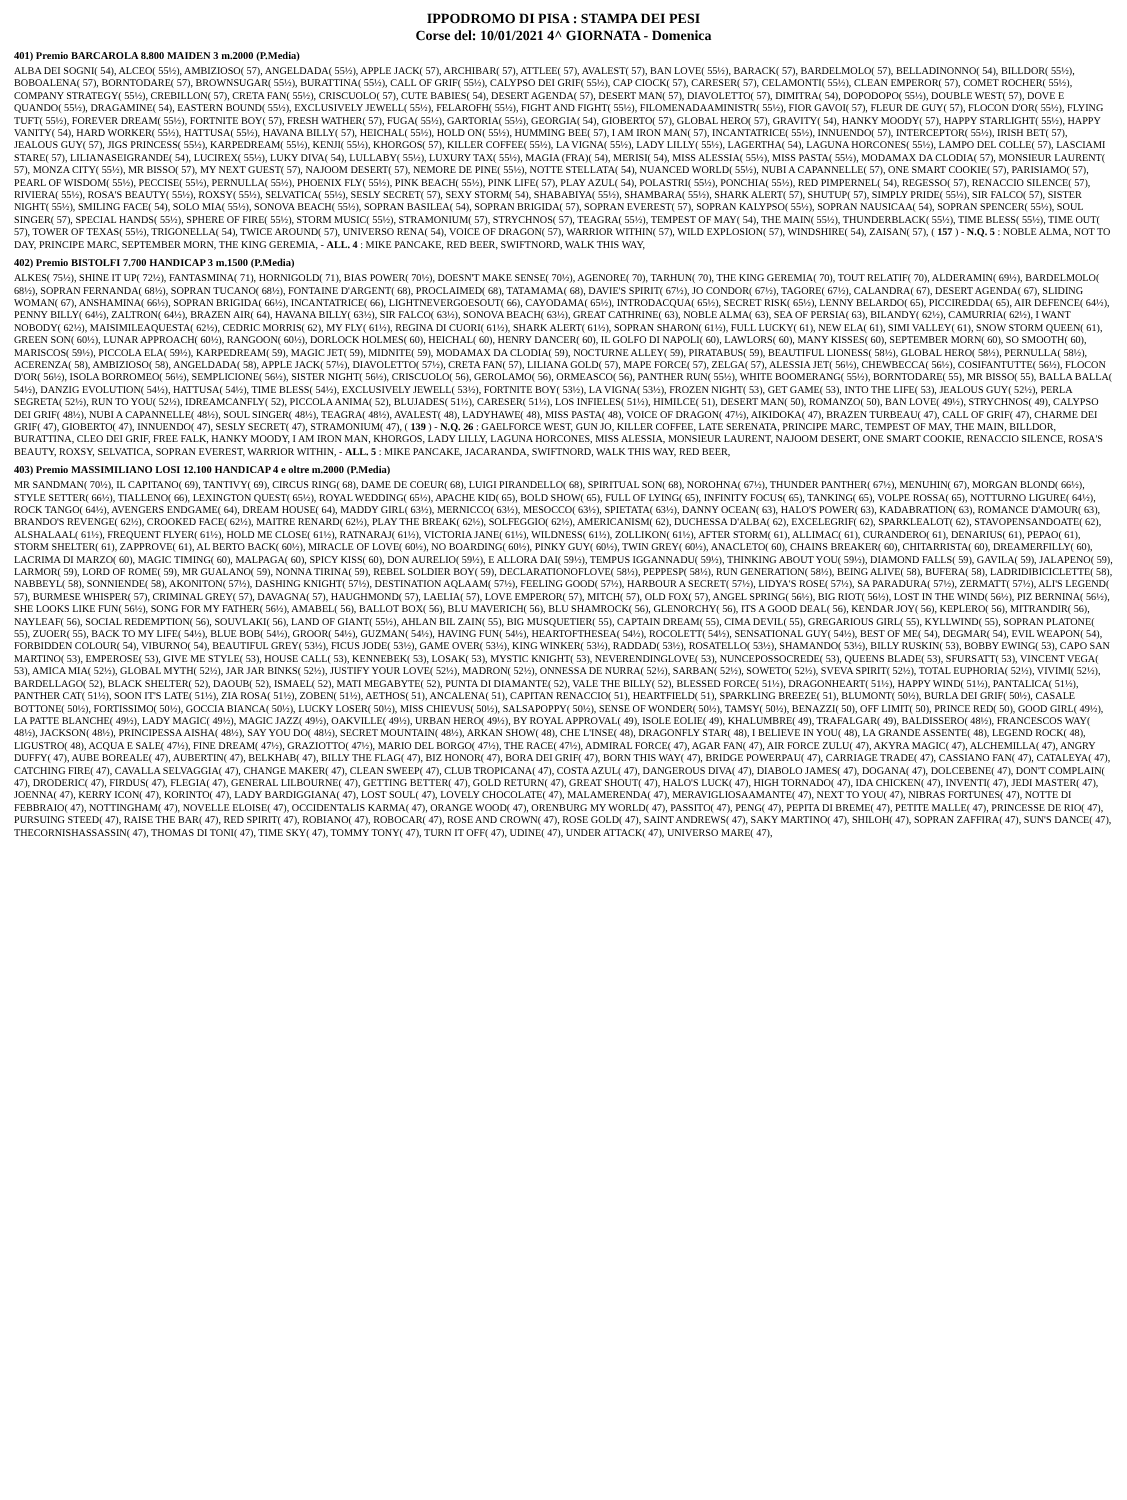IPPODROMO DI PISA : STAMPA DEI PESI
Corse del: 10/01/2021 4^ GIORNATA - Domenica
401) Premio BARCAROLA 8.800 MAIDEN 3 m.2000 (P.Media)
ALBA DEI SOGNI( 54), ALCEO( 55½), AMBIZIOSO( 57), ANGELDADA( 55½), APPLE JACK( 57), ARCHIBAR( 57), ATTLEE( 57), AVALEST( 57), BAN LOVE( 55½), BARACK( 57), BARDELMOLO( 57), BELLADINONNO( 54), BILLDOR( 55½), BOBOALENA( 57), BORNTODARE( 57), BROWNSUGAR( 55½), BURATTINA( 55½), CALL OF GRIF( 55½), CALYPSO DEI GRIF( 55½), CAP CIOCK( 57), CARESER( 57), CELAMONTI( 55½), CLEAN EMPEROR( 57), COMET ROCHER( 55½), COMPANY STRATEGY( 55½), CREBILLON( 57), CRETA FAN( 55½), CRISCUOLO( 57), CUTE BABIES( 54), DESERT AGENDA( 57), DESERT MAN( 57), DIAVOLETTO( 57), DIMITRA( 54), DOPODOPO( 55½), DOUBLE WEST( 57), DOVE E QUANDO( 55½), DRAGAMINE( 54), EASTERN BOUND( 55½), EXCLUSIVELY JEWELL( 55½), FELAROFH( 55½), FIGHT AND FIGHT( 55½), FILOMENADAAMINISTR( 55½), FIOR GAVOI( 57), FLEUR DE GUY( 57), FLOCON D'OR( 55½), FLYING TUFT( 55½), FOREVER DREAM( 55½), FORTNITE BOY( 57), FRESH WATHER( 57), FUGA( 55½), GARTORIA( 55½), GEORGIA( 54), GIOBERTO( 57), GLOBAL HERO( 57), GRAVITY( 54), HANKY MOODY( 57), HAPPY STARLIGHT( 55½), HAPPY VANITY( 54), HARD WORKER( 55½), HATTUSA( 55½), HAVANA BILLY( 57), HEICHAL( 55½), HOLD ON( 55½), HUMMING BEE( 57), I AM IRON MAN( 57), INCANTATRICE( 55½), INNUENDO( 57), INTERCEPTOR( 55½), IRISH BET( 57), JEALOUS GUY( 57), JIGS PRINCESS( 55½), KARPEDREAM( 55½), KENJI( 55½), KHORGOS( 57), KILLER COFFEE( 55½), LA VIGNA( 55½), LADY LILLY( 55½), LAGERTHA( 54), LAGUNA HORCONES( 55½), LAMPO DEL COLLE( 57), LASCIAMI STARE( 57), LILIANASEIGRANDE( 54), LUCIREX( 55½), LUKY DIVA( 54), LULLABY( 55½), LUXURY TAX( 55½), MAGIA (FRA)( 54), MERISI( 54), MISS ALESSIA( 55½), MISS PASTA( 55½), MODAMAX DA CLODIA( 57), MONSIEUR LAURENT( 57), MONZA CITY( 55½), MR BISSO( 57), MY NEXT GUEST( 57), NAJOOM DESERT( 57), NEMORE DE PINE( 55½), NOTTE STELLATA( 54), NUANCED WORLD( 55½), NUBI A CAPANNELLE( 57), ONE SMART COOKIE( 57), PARISIAMO( 57), PEARL OF WISDOM( 55½), PECCISE( 55½), PERNULLA( 55½), PHOENIX FLY( 55½), PINK BEACH( 55½), PINK LIFE( 57), PLAY AZUL( 54), POLASTRI( 55½), PONCHIA( 55½), RED PIMPERNEL( 54), REGESSO( 57), RENACCIO SILENCE( 57), RIVIERA( 55½), ROSA'S BEAUTY( 55½), ROXSY( 55½), SELVATICA( 55½), SESLY SECRET( 57), SEXY STORM( 54), SHABABIYA( 55½), SHAMBARA( 55½), SHARK ALERT( 57), SHUTUP( 57), SIMPLY PRIDE( 55½), SIR FALCO( 57), SISTER NIGHT( 55½), SMILING FACE( 54), SOLO MIA( 55½), SONOVA BEACH( 55½), SOPRAN BASILEA( 54), SOPRAN BRIGIDA( 57), SOPRAN EVEREST( 57), SOPRAN KALYPSO( 55½), SOPRAN NAUSICAA( 54), SOPRAN SPENCER( 55½), SOUL SINGER( 57), SPECIAL HANDS( 55½), SPHERE OF FIRE( 55½), STORM MUSIC( 55½), STRAMONIUM( 57), STRYCHNOS( 57), TEAGRA( 55½), TEMPEST OF MAY( 54), THE MAIN( 55½), THUNDERBLACK( 55½), TIME BLESS( 55½), TIME OUT( 57), TOWER OF TEXAS( 55½), TRIGONELLA( 54), TWICE AROUND( 57), UNIVERSO RENA( 54), VOICE OF DRAGON( 57), WARRIOR WITHIN( 57), WILD EXPLOSION( 57), WINDSHIRE( 54), ZAISAN( 57), ( 157 ) - N.Q. 5 : NOBLE ALMA, NOT TO DAY, PRINCIPE MARC, SEPTEMBER MORN, THE KING GEREMIA, - ALL. 4 : MIKE PANCAKE, RED BEER, SWIFTNORD, WALK THIS WAY,
402) Premio BISTOLFI 7.700 HANDICAP 3 m.1500 (P.Media)
ALKES( 75½), SHINE IT UP( 72½), FANTASMINA( 71), HORNIGOLD( 71), BIAS POWER( 70½), DOESN'T MAKE SENSE( 70½), AGENORE( 70), TARHUN( 70), THE KING GEREMIA( 70), TOUT RELATIF( 70), ALDERAMIN( 69½), BARDELMOLO( 68½), SOPRAN FERNANDA( 68½), SOPRAN TUCANO( 68½), FONTAINE D'ARGENT( 68), PROCLAIMED( 68), TATAMAMA( 68), DAVIE'S SPIRIT( 67½), JO CONDOR( 67½), TAGORE( 67½), CALANDRA( 67), DESERT AGENDA( 67), SLIDING WOMAN( 67), ANSHAMINA( 66½), SOPRAN BRIGIDA( 66½), INCANTATRICE( 66), LIGHTNEVERGOESOUT( 66), CAYODAMA( 65½), INTRODACQUA( 65½), SECRET RISK( 65½), LENNY BELARDO( 65), PICCIREDDA( 65), AIR DEFENCE( 64½), PENNY BILLY( 64½), ZALTRON( 64½), BRAZEN AIR( 64), HAVANA BILLY( 63½), SIR FALCO( 63½), SONOVA BEACH( 63½), GREAT CATHRINE( 63), NOBLE ALMA( 63), SEA OF PERSIA( 63), BILANDY( 62½), CAMURRIA( 62½), I WANT NOBODY( 62½), MAISIMILEAQUESTA( 62½), CEDRIC MORRIS( 62), MY FLY( 61½), REGINA DI CUORI( 61½), SHARK ALERT( 61½), SOPRAN SHARON( 61½), FULL LUCKY( 61), NEW ELA( 61), SIMI VALLEY( 61), SNOW STORM QUEEN( 61), GREEN SON( 60½), LUNAR APPROACH( 60½), RANGOON( 60½), DORLOCK HOLMES( 60), HEICHAL( 60), HENRY DANCER( 60), IL GOLFO DI NAPOLI( 60), LAWLORS( 60), MANY KISSES( 60), SEPTEMBER MORN( 60), SO SMOOTH( 60), MARISCOS( 59½), PICCOLA ELA( 59½), KARPEDREAM( 59), MAGIC JET( 59), MIDNITE( 59), MODAMAX DA CLODIA( 59), NOCTURNE ALLEY( 59), PIRATABUS( 59), BEAUTIFUL LIONESS( 58½), GLOBAL HERO( 58½), PERNULLA( 58½), ACERENZA( 58), AMBIZIOSO( 58), ANGELDADA( 58), APPLE JACK( 57½), DIAVOLETTO( 57½), CRETA FAN( 57), LILIANA GOLD( 57), MAPE FORCE( 57), ZELGA( 57), ALESSIA JET( 56½), CHEWBECCA( 56½), COSIFANTUTTE( 56½), FLOCON D'OR( 56½), ISOLA BORROMEO( 56½), SEMPLICIONE( 56½), SISTER NIGHT( 56½), CRISCUOLO( 56), GEROLAMO( 56), ORMEASCO( 56), PANTHER RUN( 55½), WHITE BOOMERANG( 55½), BORNTODARE( 55), MR BISSO( 55), BALLA BALLA( 54½), DANZIG EVOLUTION( 54½), HATTUSA( 54½), TIME BLESS( 54½), EXCLUSIVELY JEWELL( 53½), FORTNITE BOY( 53½), LA VIGNA( 53½), FROZEN NIGHT( 53), GET GAME( 53), INTO THE LIFE( 53), JEALOUS GUY( 52½), PERLA SEGRETA( 52½), RUN TO YOU( 52½), IDREAMCANFLY( 52), PICCOLA ANIMA( 52), BLUJADES( 51½), CARESER( 51½), LOS INFIELES( 51½), HIMILCE( 51), DESERT MAN( 50), ROMANZO( 50), BAN LOVE( 49½), STRYCHNOS( 49), CALYPSO DEI GRIF( 48½), NUBI A CAPANNELLE( 48½), SOUL SINGER( 48½), TEAGRA( 48½), AVALEST( 48), LADYHAWE( 48), MISS PASTA( 48), VOICE OF DRAGON( 47½), AIKIDOKA( 47), BRAZEN TURBEAU( 47), CALL OF GRIF( 47), CHARME DEI GRIF( 47), GIOBERTO( 47), INNUENDO( 47), SESLY SECRET( 47), STRAMONIUM( 47), ( 139 ) - N.Q. 26 : GAELFORCE WEST, GUN JO, KILLER COFFEE, LATE SERENATA, PRINCIPE MARC, TEMPEST OF MAY, THE MAIN, BILLDOR, BURATTINA, CLEO DEI GRIF, FREE FALK, HANKY MOODY, I AM IRON MAN, KHORGOS, LADY LILLY, LAGUNA HORCONES, MISS ALESSIA, MONSIEUR LAURENT, NAJOOM DESERT, ONE SMART COOKIE, RENACCIO SILENCE, ROSA'S BEAUTY, ROXSY, SELVATICA, SOPRAN EVEREST, WARRIOR WITHIN, - ALL. 5 : MIKE PANCAKE, JACARANDA, SWIFTNORD, WALK THIS WAY, RED BEER,
403) Premio MASSIMILIANO LOSI 12.100 HANDICAP 4 e oltre m.2000 (P.Media)
MR SANDMAN( 70½), IL CAPITANO( 69), TANTIVY( 69), CIRCUS RING( 68), DAME DE COEUR( 68), LUIGI PIRANDELLO( 68), SPIRITUAL SON( 68), NOROHNA( 67½), THUNDER PANTHER( 67½), MENUHIN( 67), MORGAN BLOND( 66½), STYLE SETTER( 66½), TIALLENO( 66), LEXINGTON QUEST( 65½), ROYAL WEDDING( 65½), APACHE KID( 65), BOLD SHOW( 65), FULL OF LYING( 65), INFINITY FOCUS( 65), TANKING( 65), VOLPE ROSSA( 65), NOTTURNO LIGURE( 64½), ROCK TANGO( 64½), AVENGERS ENDGAME( 64), DREAM HOUSE( 64), MADDY GIRL( 63½), MERNICCO( 63½), MESOCCO( 63½), SPIETATA( 63½), DANNY OCEAN( 63), HALO'S POWER( 63), KADABRATION( 63), ROMANCE D'AMOUR( 63), BRANDO'S REVENGE( 62½), CROOKED FACE( 62½), MAITRE RENARD( 62½), PLAY THE BREAK( 62½), SOLFEGGIO( 62½), AMERICANISM( 62), DUCHESSA D'ALBA( 62), EXCELEGRIF( 62), SPARKLEALOT( 62), STAVOPENSANDOATE( 62), ALSHALAAL( 61½), FREQUENT FLYER( 61½), HOLD ME CLOSE( 61½), RATNARAJ( 61½), VICTORIA JANE( 61½), WILDNESS( 61½), ZOLLIKON( 61½), AFTER STORM( 61), ALLIMAC( 61), CURANDERO( 61), DENARIUS( 61), PEPAO( 61), STORM SHELTER( 61), ZAPPROVE( 61), AL BERTO BACK( 60½), MIRACLE OF LOVE( 60½), NO BOARDING( 60½), PINKY GUY( 60½), TWIN GREY( 60½), ANACLETO( 60), CHAINS BREAKER( 60), CHITARRISTA( 60), DREAMERFILLY( 60), LACRIMA DI MARZO( 60), MAGIC TIMING( 60), MALPAGA( 60), SPICY KISS( 60), DON AURELIO( 59½), E ALLORA DAI( 59½), TEMPUS IGGANNADU( 59½), THINKING ABOUT YOU( 59½), DIAMOND FALLS( 59), GAVILA( 59), JALAPENO( 59), LARMOR( 59), LORD OF ROME( 59), MR GUALANO( 59), NONNA TIRINA( 59), REBEL SOLDIER BOY( 59), DECLARATIONOFLOVE( 58½), PEPPESP( 58½), RUN GENERATION( 58½), BEING ALIVE( 58), BUFERA( 58), LADRIDIBICICLETTE( 58), NABBEYL( 58), SONNIENDE( 58), AKONITON( 57½), DASHING KNIGHT( 57½), DESTINATION AQLAAM( 57½), FEELING GOOD( 57½), HARBOUR A SECRET( 57½), LIDYA'S ROSE( 57½), SA PARADURA( 57½), ZERMATT( 57½), ALI'S LEGEND( 57), BURMESE WHISPER( 57), CRIMINAL GREY( 57), DAVAGNA( 57), HAUGHMOND( 57), LAELIA( 57), LOVE EMPEROR( 57), MITCH( 57), OLD FOX( 57), ANGEL SPRING( 56½), BIG RIOT( 56½), LOST IN THE WIND( 56½), PIZ BERNINA( 56½), SHE LOOKS LIKE FUN( 56½), SONG FOR MY FATHER( 56½), AMABEL( 56), BALLOT BOX( 56), BLU MAVERICH( 56), BLU SHAMROCK( 56), GLENORCHY( 56), ITS A GOOD DEAL( 56), KENDAR JOY( 56), KEPLERO( 56), MITRANDIR( 56), NAYLEAF( 56), SOCIAL REDEMPTION( 56), SOUVLAKI( 56), LAND OF GIANT( 55½), AHLAN BIL ZAIN( 55), BIG MUSQUETIER( 55), CAPTAIN DREAM( 55), CIMA DEVIL( 55), GREGARIOUS GIRL( 55), KYLLWIND( 55), SOPRAN PLATONE( 55), ZUOER( 55), BACK TO MY LIFE( 54½), BLUE BOB( 54½), GROOR( 54½), GUZMAN( 54½), HAVING FUN( 54½), HEARTOFTHESEA( 54½), ROCOLETT( 54½), SENSATIONAL GUY( 54½), BEST OF ME( 54), DEGMAR( 54), EVIL WEAPON( 54), FORBIDDEN COLOUR( 54), VIBURNO( 54), BEAUTIFUL GREY( 53½), FICUS JODE( 53½), GAME OVER( 53½), KING WINKER( 53½), RADDAD( 53½), ROSATELLO( 53½), SHAMANDO( 53½), BILLY RUSKIN( 53), BOBBY EWING( 53), CAPO SAN MARTINO( 53), EMPEROSE( 53), GIVE ME STYLE( 53), HOUSE CALL( 53), KENNEBEK( 53), LOSAK( 53), MYSTIC KNIGHT( 53), NEVERENDINGLOVE( 53), NUNCEPOSSOCREDE( 53), QUEENS BLADE( 53), SFURSATT( 53), VINCENT VEGA( 53), AMICA MIA( 52½), GLOBAL MYTH( 52½), JAR JAR BINKS( 52½), JUSTIFY YOUR LOVE( 52½), MADRON( 52½), ONNESSA DE NURRA( 52½), SARBAN( 52½), SOWETO( 52½), SVEVA SPIRIT( 52½), TOTAL EUPHORIA( 52½), VIVIMI( 52½), BARDELLAGO( 52), BLACK SHELTER( 52), DAOUB( 52), ISMAEL( 52), MATI MEGABYTE( 52), PUNTA DI DIAMANTE( 52), VALE THE BILLY( 52), BLESSED FORCE( 51½), DRAGONHEART( 51½), HAPPY WIND( 51½), PANTALICA( 51½), PANTHER CAT( 51½), SOON IT'S LATE( 51½), ZIA ROSA( 51½), ZOBEN( 51½), AETHOS( 51), ANCALENA( 51), CAPITAN RENACCIO( 51), HEARTFIELD( 51), SPARKLING BREEZE( 51), BLUMONT( 50½), BURLA DEI GRIF( 50½), CASALE BOTTONE( 50½), FORTISSIMO( 50½), GOCCIA BIANCA( 50½), LUCKY LOSER( 50½), MISS CHIEVUS( 50½), SALSAPOPPY( 50½), SENSE OF WONDER( 50½), TAMSY( 50½), BENAZZI( 50), OFF LIMIT( 50), PRINCE RED( 50), GOOD GIRL( 49½), LA PATTE BLANCHE( 49½), LADY MAGIC( 49½), MAGIC JAZZ( 49½), OAKVILLE( 49½), URBAN HERO( 49½), BY ROYAL APPROVAL( 49), ISOLE EOLIE( 49), KHALUMBRE( 49), TRAFALGAR( 49), BALDISSERO( 48½), FRANCESCOS WAY( 48½), JACKSON( 48½), PRINCIPESSA AISHA( 48½), SAY YOU DO( 48½), SECRET MOUNTAIN( 48½), ARKAN SHOW( 48), CHE L'INSE( 48), DRAGONFLY STAR( 48), I BELIEVE IN YOU( 48), LA GRANDE ASSENTE( 48), LEGEND ROCK( 48), LIGUSTRO( 48), ACQUA E SALE( 47½), FINE DREAM( 47½), GRAZIOTTO( 47½), MARIO DEL BORGO( 47½), THE RACE( 47½), ADMIRAL FORCE( 47), AGAR FAN( 47), AIR FORCE ZULU( 47), AKYRA MAGIC( 47), ALCHEMILLA( 47), ANGRY DUFFY( 47), AUBE BOREALE( 47), AUBERTIN( 47), BELKHAB( 47), BILLY THE FLAG( 47), BIZ HONOR( 47), BORA DEI GRIF( 47), BORN THIS WAY( 47), BRIDGE POWERPAU( 47), CARRIAGE TRADE( 47), CASSIANO FAN( 47), CATALEYA( 47), CATCHING FIRE( 47), CAVALLA SELVAGGIA( 47), CHANGE MAKER( 47), CLEAN SWEEP( 47), CLUB TROPICANA( 47), COSTA AZUL( 47), DANGEROUS DIVA( 47), DIABOLO JAMES( 47), DOGANA( 47), DOLCEBENE( 47), DON'T COMPLAIN( 47), DRODERIC( 47), FIRDUS( 47), FLEGIA( 47), GENERAL LILBOURNE( 47), GETTING BETTER( 47), GOLD RETURN( 47), GREAT SHOUT( 47), HALO'S LUCK( 47), HIGH TORNADO( 47), IDA CHICKEN( 47), INVENTI( 47), JEDI MASTER( 47), JOENNA( 47), KERRY ICON( 47), KORINTO( 47), LADY BARDIGGIANA( 47), LOST SOUL( 47), LOVELY CHOCOLATE( 47), MALAMERENDA( 47), MERAVIGLIOSAAMANTE( 47), NEXT TO YOU( 47), NIBRAS FORTUNES( 47), NOTTE DI FEBBRAIO( 47), NOTTINGHAM( 47), NOVELLE ELOISE( 47), OCCIDENTALIS KARMA( 47), ORANGE WOOD( 47), ORENBURG MY WORLD( 47), PASSITO( 47), PENG( 47), PEPITA DI BREME( 47), PETITE MALLE( 47), PRINCESSE DE RIO( 47), PURSUING STEED( 47), RAISE THE BAR( 47), RED SPIRIT( 47), ROBIANO( 47), ROBOCAR( 47), ROSE AND CROWN( 47), ROSE GOLD( 47), SAINT ANDREWS( 47), SAKY MARTINO( 47), SHILOH( 47), SOPRAN ZAFFIRA( 47), SUN'S DANCE( 47), THECORNISHASSASSIN( 47), THOMAS DI TONI( 47), TIME SKY( 47), TOMMY TONY( 47), TURN IT OFF( 47), UDINE( 47), UNDER ATTACK( 47), UNIVERSO MARE( 47),